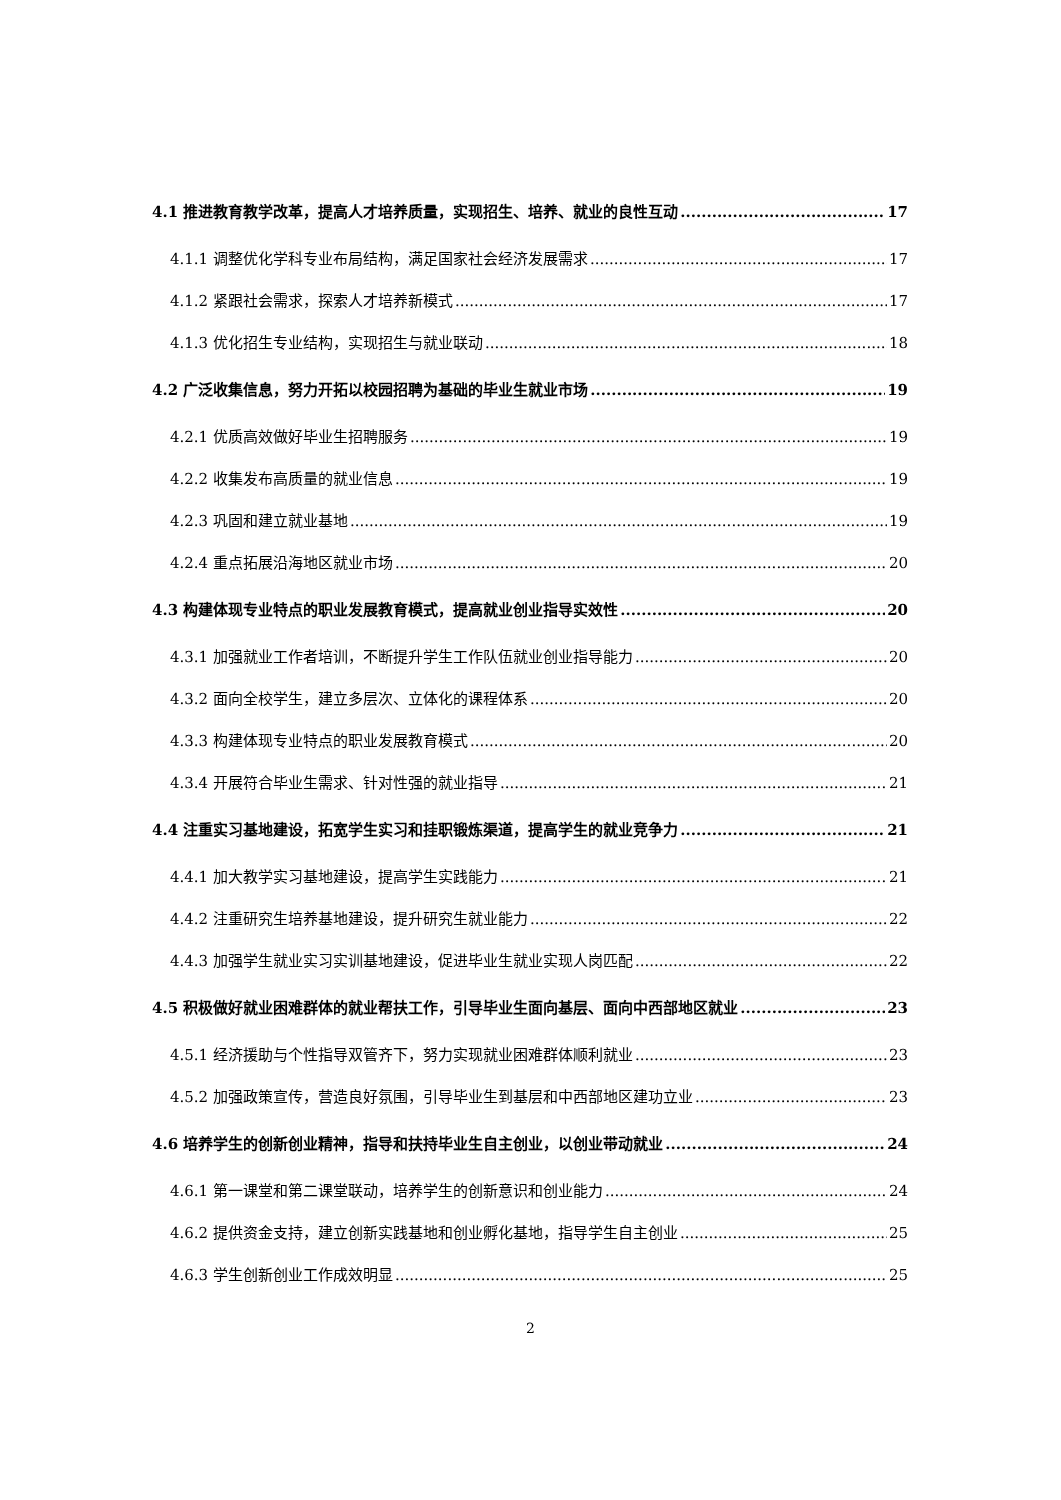4.1 推进教育教学改革，提高人才培养质量，实现招生、培养、就业的良性互动 17
4.1.1 调整优化学科专业布局结构，满足国家社会经济发展需求 17
4.1.2 紧跟社会需求，探索人才培养新模式 17
4.1.3 优化招生专业结构，实现招生与就业联动 18
4.2 广泛收集信息，努力开拓以校园招聘为基础的毕业生就业市场 19
4.2.1 优质高效做好毕业生招聘服务 19
4.2.2 收集发布高质量的就业信息 19
4.2.3 巩固和建立就业基地 19
4.2.4 重点拓展沿海地区就业市场 20
4.3 构建体现专业特点的职业发展教育模式，提高就业创业指导实效性 20
4.3.1 加强就业工作者培训，不断提升学生工作队伍就业创业指导能力 20
4.3.2 面向全校学生，建立多层次、立体化的课程体系 20
4.3.3 构建体现专业特点的职业发展教育模式 20
4.3.4 开展符合毕业生需求、针对性强的就业指导 21
4.4 注重实习基地建设，拓宽学生实习和挂职锻炼渠道，提高学生的就业竞争力 21
4.4.1 加大教学实习基地建设，提高学生实践能力 21
4.4.2 注重研究生培养基地建设，提升研究生就业能力 22
4.4.3 加强学生就业实习实训基地建设，促进毕业生就业实现人岗匹配 22
4.5 积极做好就业困难群体的就业帮扶工作，引导毕业生面向基层、面向中西部地区就业 23
4.5.1 经济援助与个性指导双管齐下，努力实现就业困难群体顺利就业 23
4.5.2 加强政策宣传，营造良好氛围，引导毕业生到基层和中西部地区建功立业 23
4.6 培养学生的创新创业精神，指导和扶持毕业生自主创业，以创业带动就业 24
4.6.1 第一课堂和第二课堂联动，培养学生的创新意识和创业能力 24
4.6.2 提供资金支持，建立创新实践基地和创业孵化基地，指导学生自主创业 25
4.6.3 学生创新创业工作成效明显 25
2